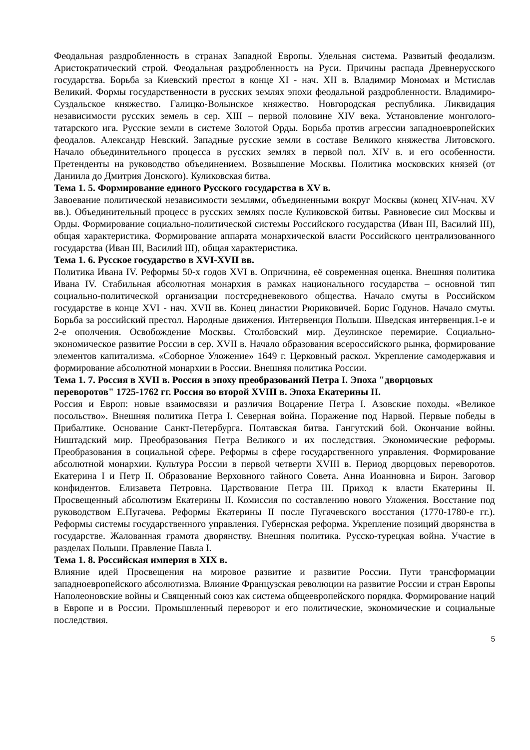Феодальная раздробленность в странах Западной Европы. Удельная система. Развитый феодализм. Аристократический строй. Феодальная раздробленность на Руси. Причины распада Древнерусского государства. Борьба за Киевский престол в конце XI - нач. XII в. Владимир Мономах и Мстислав Великий. Формы государственности в русских землях эпохи феодальной раздробленности. Владимиро-Суздальское княжество. Галицко-Волынское княжество. Новгородская республика. Ликвидация независимости русских земель в сер. XIII – первой половине XIV века. Установление монголого-татарского ига. Русские земли в системе Золотой Орды. Борьба против агрессии западноевропейских феодалов. Александр Невский. Западные русские земли в составе Великого княжества Литовского. Начало объединительного процесса в русских землях в первой пол. XIV в. и его особенности. Претенденты на руководство объединением. Возвышение Москвы. Политика московских князей (от Даниила до Дмитрия Донского). Куликовская битва.
Тема 1. 5. Формирование единого Русского государства в XV в.
Завоевание политической независимости землями, объединенными вокруг Москвы (конец XIV-нач. XV вв.). Объединительный процесс в русских землях после Куликовской битвы. Равновесие сил Москвы и Орды. Формирование социально-политической системы Российского государства (Иван III, Василий III), общая характеристика. Формирование аппарата монархической власти Российского централизованного государства (Иван III, Василий III), общая характеристика.
Тема 1. 6. Русское государство в XVI-XVII вв.
Политика Ивана IV. Реформы 50-х годов XVI в. Опричнина, её современная оценка. Внешняя политика Ивана IV. Стабильная абсолютная монархия в рамках национального государства – основной тип социально-политической организации постсредневекового общества. Начало смуты в Российском государстве в конце XVI - нач. XVII вв. Конец династии Рюриковичей. Борис Годунов. Начало смуты. Борьба за российский престол. Народные движения. Интервенция Польши. Шведская интервенция.1-е и 2-е ополчения. Освобождение Москвы. Столбовский мир. Деулинское перемирие. Социально-экономическое развитие России в сер. XVII в. Начало образования всероссийского рынка, формирование элементов капитализма. «Соборное Уложение» 1649 г. Церковный раскол. Укрепление самодержавия и формирование абсолютной монархии в России. Внешняя политика России.
Тема 1. 7. Россия в XVII в. Россия в эпоху преобразований Петра I. Эпоха "дворцовых переворотов" 1725-1762 гг. Россия во второй XVIII в. Эпоха Екатерины II.
Россия и Европ: новые взаимосвязи и различия Воцарение Петра I. Азовские походы. «Великое посольство». Внешняя политика Петра I. Северная война. Поражение под Нарвой. Первые победы в Прибалтике. Основание Санкт-Петербурга. Полтавская битва. Гангутский бой. Окончание войны. Ништадский мир. Преобразования Петра Великого и их последствия. Экономические реформы. Преобразования в социальной сфере. Реформы в сфере государственного управления. Формирование абсолютной монархии. Культура России в первой четверти XVIII в. Период дворцовых переворотов. Екатерина I и Петр II. Образование Верховного тайного Совета. Анна Иоанновна и Бирон. Заговор конфидентов. Елизавета Петровна. Царствование Петра III. Приход к власти Екатерины II. Просвещенный абсолютизм Екатерины II. Комиссия по составлению нового Уложения. Восстание под руководством Е.Пугачева. Реформы Екатерины II после Пугачевского восстания (1770-1780-е гг.). Реформы системы государственного управления. Губернская реформа. Укрепление позиций дворянства в государстве. Жалованная грамота дворянству. Внешняя политика. Русско-турецкая война. Участие в разделах Польши. Правление Павла I.
Тема 1. 8. Российская империя в XIX в.
Влияние идей Просвещения на мировое развитие и развитие России. Пути трансформации западноевропейского абсолютизма. Влияние Французская революции на развитие России и стран Европы Наполеоновские войны и Священный союз как система общеевропейского порядка. Формирование наций в Европе и в России. Промышленный переворот и его политические, экономические и социальные последствия.
5